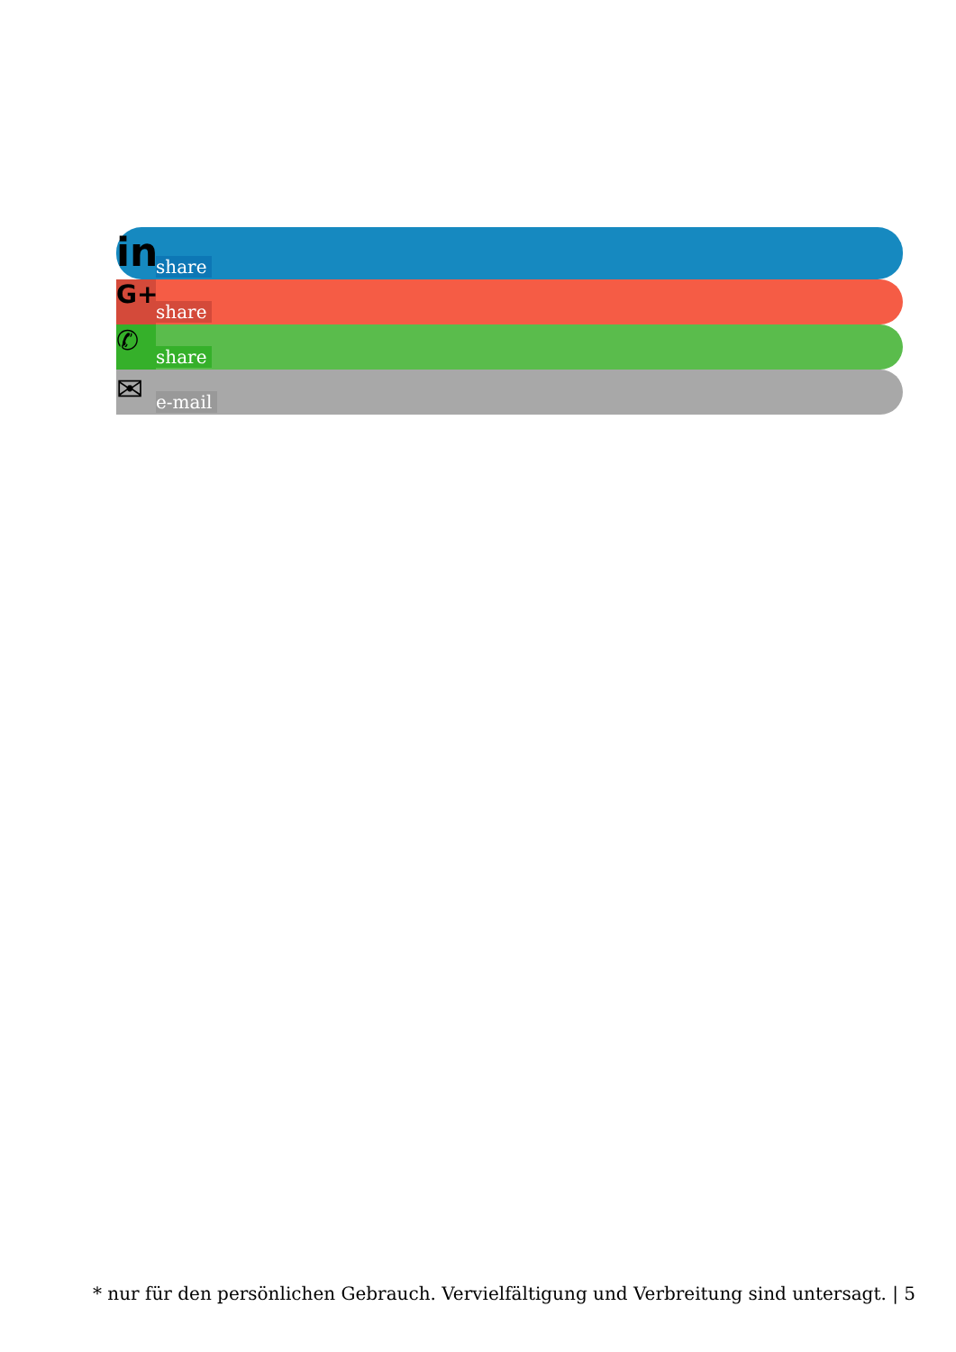in
share
G+
share
✆
share
✉
e-mail
* nur für den persönlichen Gebrauch. Vervielfältigung und Verbreitung sind untersagt. | 5